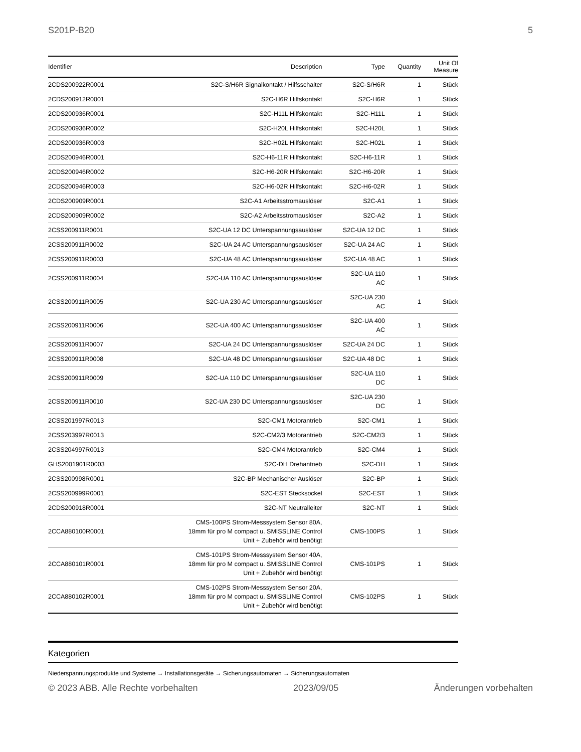S201P-B20 5
| Identifier | Description | Type | Quantity | Unit Of Measure |
| --- | --- | --- | --- | --- |
| 2CDS200922R0001 | S2C-S/H6R Signalkontakt / Hilfsschalter | S2C-S/H6R | 1 | Stück |
| 2CDS200912R0001 | S2C-H6R Hilfskontakt | S2C-H6R | 1 | Stück |
| 2CDS200936R0001 | S2C-H11L Hilfskontakt | S2C-H11L | 1 | Stück |
| 2CDS200936R0002 | S2C-H20L Hilfskontakt | S2C-H20L | 1 | Stück |
| 2CDS200936R0003 | S2C-H02L Hilfskontakt | S2C-H02L | 1 | Stück |
| 2CDS200946R0001 | S2C-H6-11R Hilfskontakt | S2C-H6-11R | 1 | Stück |
| 2CDS200946R0002 | S2C-H6-20R Hilfskontakt | S2C-H6-20R | 1 | Stück |
| 2CDS200946R0003 | S2C-H6-02R Hilfskontakt | S2C-H6-02R | 1 | Stück |
| 2CDS200909R0001 | S2C-A1 Arbeitsstromauslöser | S2C-A1 | 1 | Stück |
| 2CDS200909R0002 | S2C-A2 Arbeitsstromauslöser | S2C-A2 | 1 | Stück |
| 2CSS200911R0001 | S2C-UA 12 DC Unterspannungsauslöser | S2C-UA 12 DC | 1 | Stück |
| 2CSS200911R0002 | S2C-UA 24 AC Unterspannungsauslöser | S2C-UA 24 AC | 1 | Stück |
| 2CSS200911R0003 | S2C-UA 48 AC Unterspannungsauslöser | S2C-UA 48 AC | 1 | Stück |
| 2CSS200911R0004 | S2C-UA 110 AC Unterspannungsauslöser | S2C-UA 110 AC | 1 | Stück |
| 2CSS200911R0005 | S2C-UA 230 AC Unterspannungsauslöser | S2C-UA 230 AC | 1 | Stück |
| 2CSS200911R0006 | S2C-UA 400 AC Unterspannungsauslöser | S2C-UA 400 AC | 1 | Stück |
| 2CSS200911R0007 | S2C-UA 24 DC Unterspannungsauslöser | S2C-UA 24 DC | 1 | Stück |
| 2CSS200911R0008 | S2C-UA 48 DC Unterspannungsauslöser | S2C-UA 48 DC | 1 | Stück |
| 2CSS200911R0009 | S2C-UA 110 DC Unterspannungsauslöser | S2C-UA 110 DC | 1 | Stück |
| 2CSS200911R0010 | S2C-UA 230 DC Unterspannungsauslöser | S2C-UA 230 DC | 1 | Stück |
| 2CSS201997R0013 | S2C-CM1 Motorantrieb | S2C-CM1 | 1 | Stück |
| 2CSS203997R0013 | S2C-CM2/3 Motorantrieb | S2C-CM2/3 | 1 | Stück |
| 2CSS204997R0013 | S2C-CM4 Motorantrieb | S2C-CM4 | 1 | Stück |
| GHS2001901R0003 | S2C-DH Drehantrieb | S2C-DH | 1 | Stück |
| 2CSS200998R0001 | S2C-BP Mechanischer Auslöser | S2C-BP | 1 | Stück |
| 2CSS200999R0001 | S2C-EST Stecksockel | S2C-EST | 1 | Stück |
| 2CDS200918R0001 | S2C-NT Neutralleiter | S2C-NT | 1 | Stück |
| 2CCA880100R0001 | CMS-100PS Strom-Messsystem Sensor 80A, 18mm für pro M compact u. SMISSLINE Control Unit + Zubehör wird benötigt | CMS-100PS | 1 | Stück |
| 2CCA880101R0001 | CMS-101PS Strom-Messsystem Sensor 40A, 18mm für pro M compact u. SMISSLINE Control Unit + Zubehör wird benötigt | CMS-101PS | 1 | Stück |
| 2CCA880102R0001 | CMS-102PS Strom-Messsystem Sensor 20A, 18mm für pro M compact u. SMISSLINE Control Unit + Zubehör wird benötigt | CMS-102PS | 1 | Stück |
Kategorien
Niederspannungsprodukte und Systeme → Installationsgeräte → Sicherungsautomaten → Sicherungsautomaten
© 2023 ABB. Alle Rechte vorbehalten 2023/09/05 Änderungen vorbehalten